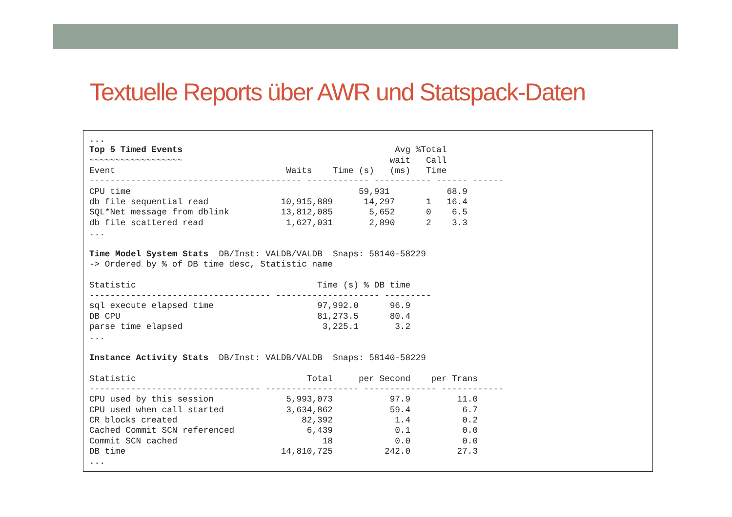Textuelle Reports über AWR und Statspack-Daten
...
Top 5 Timed Events                                         Avg %Total
~~~~~~~~~~~~~~~~~~                                        wait   Call
Event                                 Waits    Time (s)   (ms)   Time
----------------------------------------- ------------ ----------- ------ ------
CPU time                                            59,931           68.9
db file sequential read              10,915,889      14,297      1   16.4
SQL*Net message from dblink          13,812,085       5,652      0    6.5
db file scattered read                1,627,031       2,890      2    3.3
...

Time Model System Stats  DB/Inst: VALDB/VALDB  Snaps: 58140-58229
-> Ordered by % of DB time desc, Statistic name

Statistic                                   Time (s) % DB time
----------------------------------- -------------------- ---------
sql execute elapsed time                    97,992.0      96.9
DB CPU                                      81,273.5      80.4
parse time elapsed                           3,225.1       3.2
...

Instance Activity Stats  DB/Inst: VALDB/VALDB  Snaps: 58140-58229

Statistic                                 Total     per Second    per Trans
--------------------------------- ------------------ -------------- ------------
CPU used by this session              5,993,073           97.9         11.0
CPU used when call started            3,634,862           59.4          6.7
CR blocks created                        82,392            1.4          0.2
Cached Commit SCN referenced              6,439            0.1          0.0
Commit SCN cached                            18            0.0          0.0
DB time                              14,810,725          242.0         27.3
...